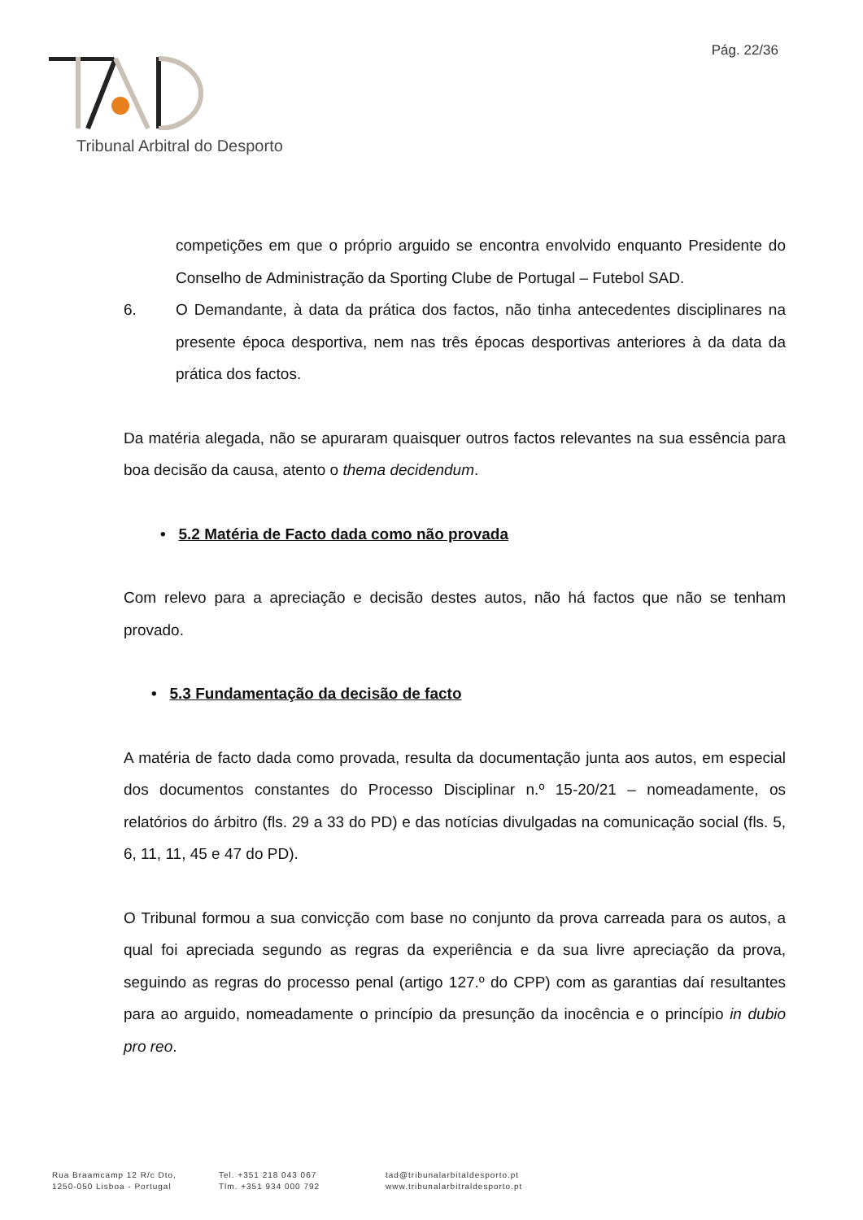Pág. 22/36
Tribunal Arbitral do Desporto
competições em que o próprio arguido se encontra envolvido enquanto Presidente do Conselho de Administração da Sporting Clube de Portugal – Futebol SAD.
6. O Demandante, à data da prática dos factos, não tinha antecedentes disciplinares na presente época desportiva, nem nas três épocas desportivas anteriores à da data da prática dos factos.
Da matéria alegada, não se apuraram quaisquer outros factos relevantes na sua essência para boa decisão da causa, atento o thema decidendum.
• 5.2 Matéria de Facto dada como não provada
Com relevo para a apreciação e decisão destes autos, não há factos que não se tenham provado.
• 5.3 Fundamentação da decisão de facto
A matéria de facto dada como provada, resulta da documentação junta aos autos, em especial dos documentos constantes do Processo Disciplinar n.º 15-20/21 – nomeadamente, os relatórios do árbitro (fls. 29 a 33 do PD) e das notícias divulgadas na comunicação social (fls. 5, 6, 11, 11, 45 e 47 do PD).
O Tribunal formou a sua convicção com base no conjunto da prova carreada para os autos, a qual foi apreciada segundo as regras da experiência e da sua livre apreciação da prova, seguindo as regras do processo penal (artigo 127.º do CPP) com as garantias daí resultantes para ao arguido, nomeadamente o princípio da presunção da inocência e o princípio in dubio pro reo.
Rua Braamcamp 12 R/c Dto,
1250-050 Lisboa - Portugal
Tel. +351 218 043 067
Tlm. +351 934 000 792
tad@tribunalarbitaldesporto.pt
www.tribunalarbitraldesporto.pt